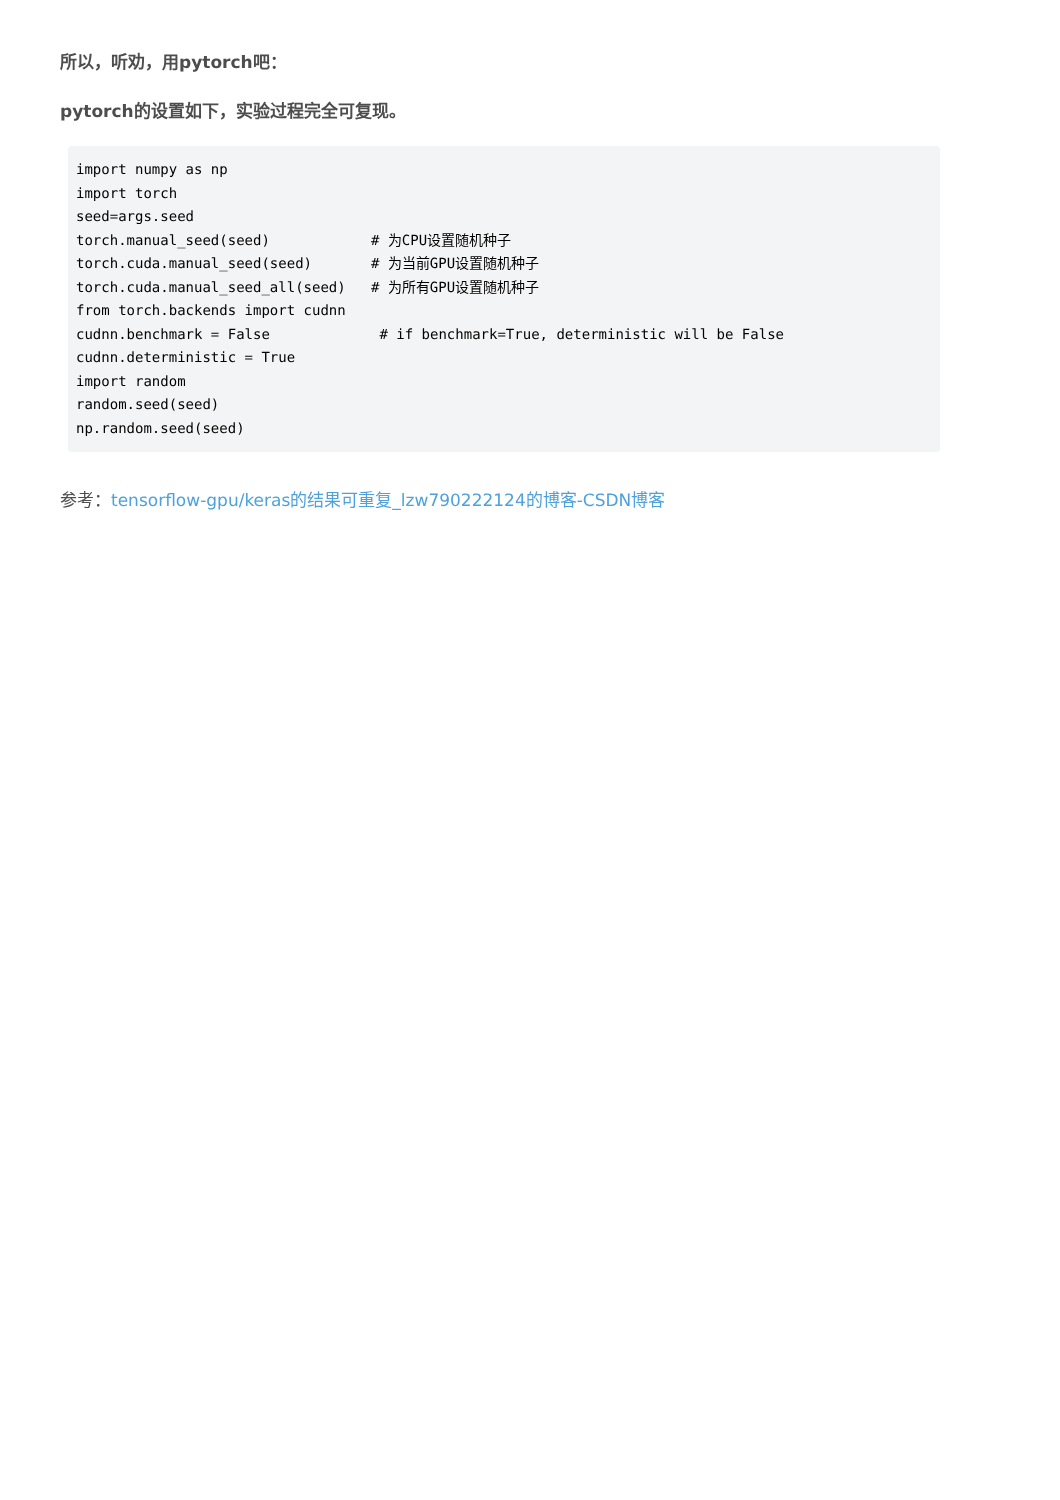所以，听劝，用pytorch吧：
pytorch的设置如下，实验过程完全可复现。
import numpy as np
import torch
seed=args.seed
torch.manual_seed(seed)            # 为CPU设置随机种子
torch.cuda.manual_seed(seed)       # 为当前GPU设置随机种子
torch.cuda.manual_seed_all(seed)   # 为所有GPU设置随机种子
from torch.backends import cudnn
cudnn.benchmark = False             # if benchmark=True, deterministic will be False
cudnn.deterministic = True
import random
random.seed(seed)
np.random.seed(seed)
参考：tensorflow-gpu/keras的结果可重复_lzw790222124的博客-CSDN博客